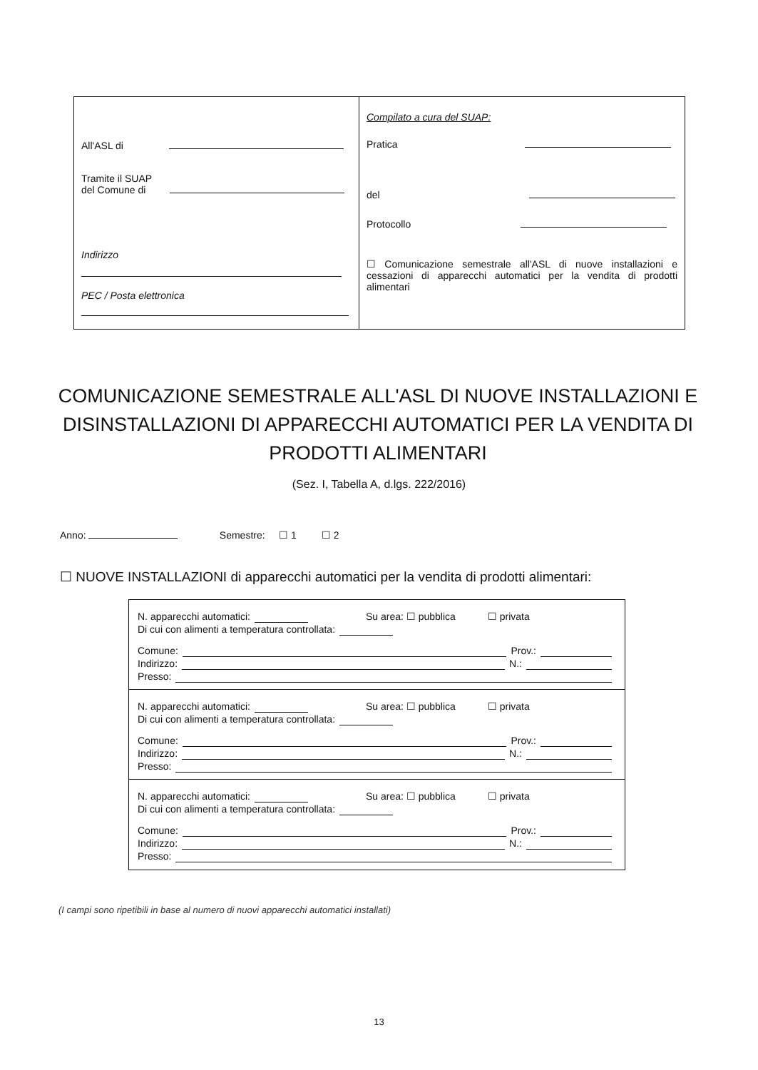All'ASL di
Tramite il SUAP
del Comune di
Indirizzo
PEC / Posta elettronica
Compilato a cura del SUAP:
Pratica
del
Protocollo
☐ Comunicazione semestrale all'ASL di nuove installazioni e cessazioni di apparecchi automatici per la vendita di prodotti alimentari
COMUNICAZIONE SEMESTRALE ALL'ASL DI NUOVE INSTALLAZIONI E DISINSTALLAZIONI DI APPARECCHI AUTOMATICI PER LA VENDITA DI PRODOTTI ALIMENTARI
(Sez. I, Tabella A, d.lgs. 222/2016)
Anno: Semestre: ☐ 1 ☐ 2
☐ NUOVE INSTALLAZIONI di apparecchi automatici per la vendita di prodotti alimentari:
N. apparecchi automatici: Su area: ☐ pubblica ☐ privata
Di cui con alimenti a temperatura controllata:
Comune: Prov.:
Indirizzo: N.:
Presso:
N. apparecchi automatici: Su area: ☐ pubblica ☐ privata
Di cui con alimenti a temperatura controllata:
Comune: Prov.:
Indirizzo: N.:
Presso:
N. apparecchi automatici: Su area: ☐ pubblica ☐ privata
Di cui con alimenti a temperatura controllata:
Comune: Prov.:
Indirizzo: N.:
Presso:
(I campi sono ripetibili in base al numero di nuovi apparecchi automatici installati)
13